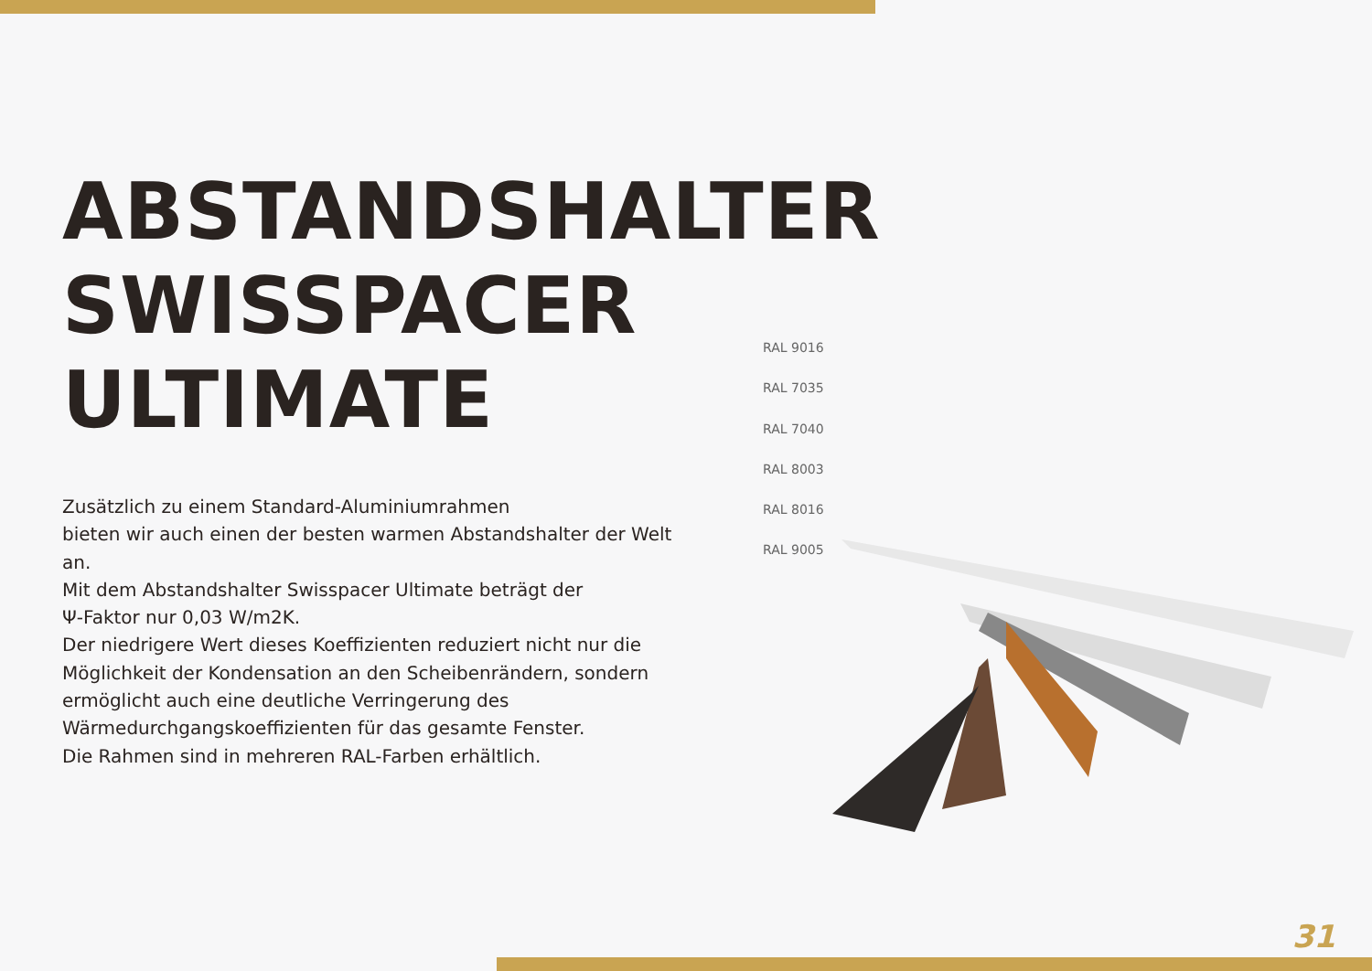ABSTANDSHALTER
SWISSPACER
ULTIMATE
Zusätzlich zu einem Standard-Aluminiumrahmen
bieten wir auch einen der besten warmen Abstandshalter der Welt an.
Mit dem Abstandshalter Swisspacer Ultimate beträgt der
Ψ-Faktor nur 0,03 W/m2K.
Der niedrigere Wert dieses Koeffizienten reduziert nicht nur die Möglichkeit der Kondensation an den Scheibenrändern, sondern ermöglicht auch eine deutliche Verringerung des Wärmedurchgangskoeffizienten für das gesamte Fenster.
Die Rahmen sind in mehreren RAL-Farben erhältlich.
RAL 9016
RAL 7035
RAL 7040
RAL 8003
RAL 8016
RAL 9005
31